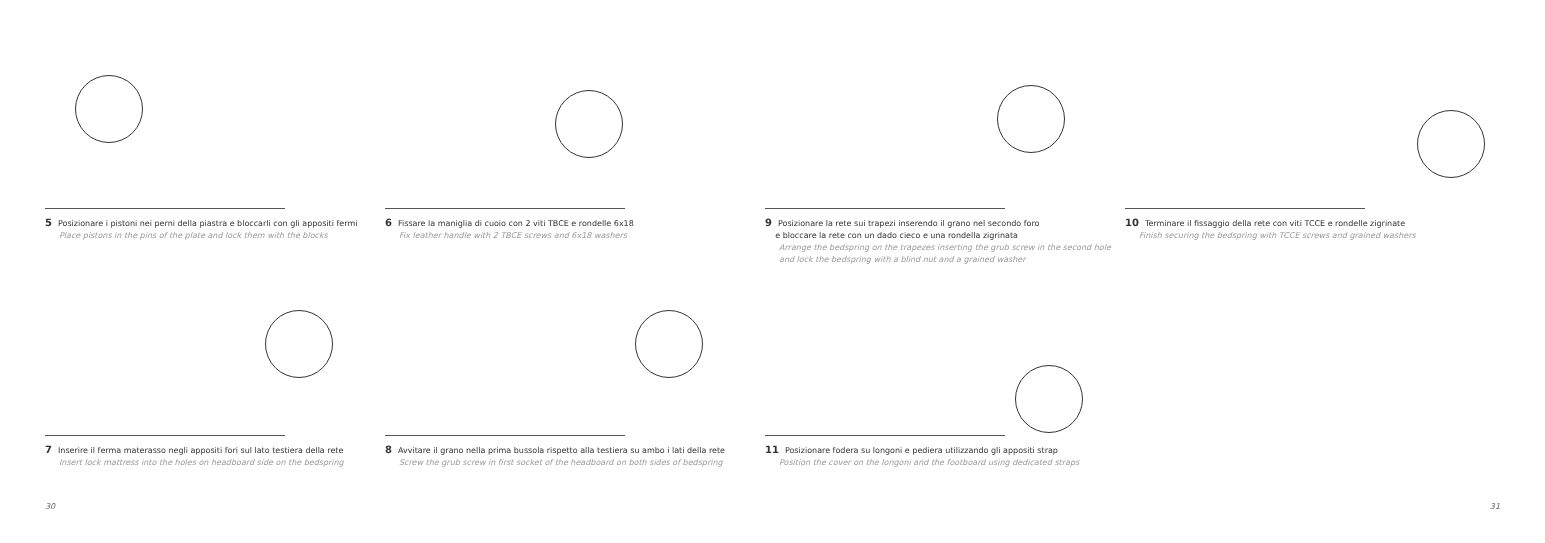5 Posizionare i pistoni nei perni della piastra e bloccarli con gli appositi fermi
Place pistons in the pins of the plate and lock them with the blocks
6 Fissare la maniglia di cuoio con 2 viti TBCE e rondelle 6x18
Fix leather handle with 2 TBCE screws and 6x18 washers
9 Posizionare la rete sui trapezi inserendo il grano nel secondo foro
e bloccare la rete con un dado cieco e una rondella zigrinata
Arrange the bedspring on the trapezes inserting the grub screw in the second hole and lock the bedspring with a blind nut and a grained washer
10 Terminare il fissaggio della rete con viti TCCE e rondelle zigrinate
Finish securing the bedspring with TCCE screws and grained washers
7 Inserire il ferma materasso negli appositi fori sul lato testiera della rete
Insert lock mattress into the holes on headboard side on the bedspring
8 Avvitare il grano nella prima bussola rispetto alla testiera su ambo i lati della rete
Screw the grub screw in first socket of the headboard on both sides of bedspring
11 Posizionare fodera su longoni e pediera utilizzando gli appositi strap
Position the cover on the longoni and the footboard using dedicated straps
30
31